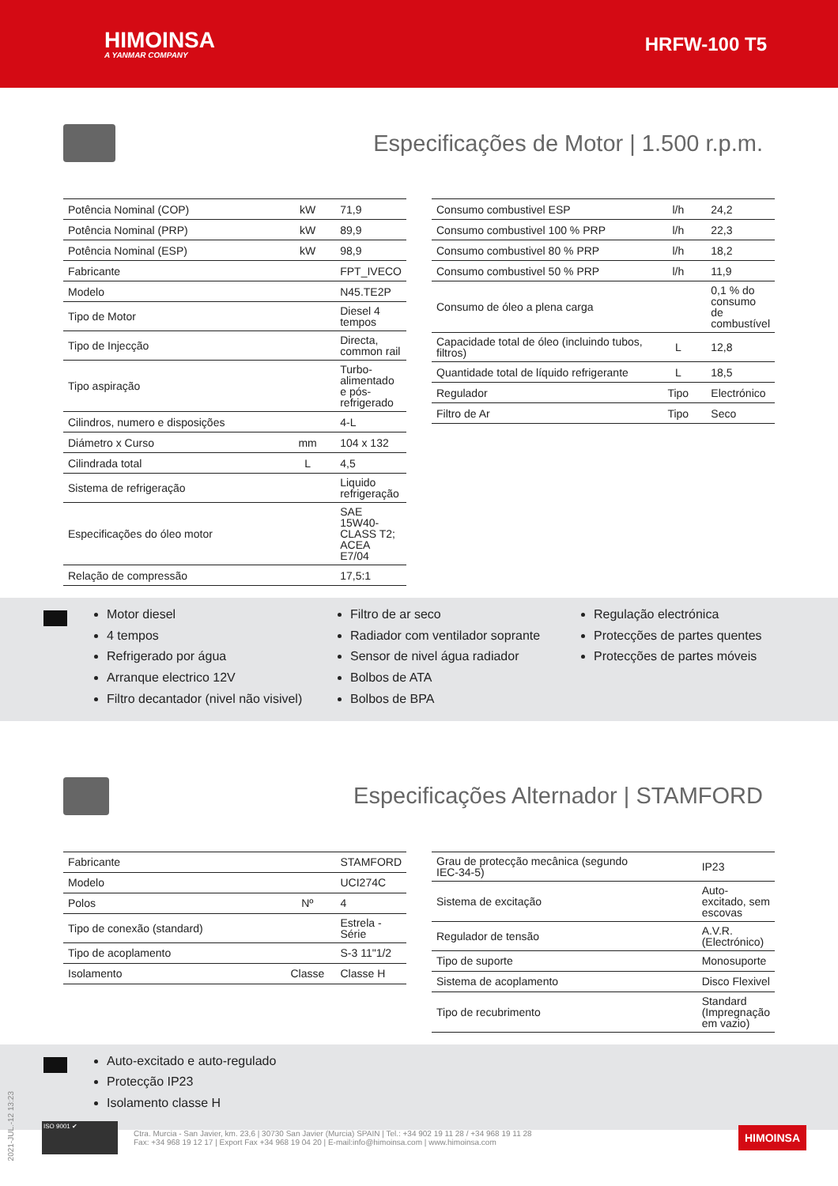HIMOINSA
A YANMAR COMPANY
HRFW-100 T5
Especificações de Motor | 1.500 r.p.m.
| Potência Nominal (COP) | kW | 71,9 |
| Potência Nominal (PRP) | kW | 89,9 |
| Potência Nominal (ESP) | kW | 98,9 |
| Fabricante | | FPT_IVECO |
| Modelo | | N45.TE2P |
| Tipo de Motor | | Diesel 4 tempos |
| Tipo de Injecção | | Directa, common rail |
| Tipo aspiração | | Turbo-alimentado e pós-refrigerado |
| Cilindros, numero e disposições | | 4-L |
| Diámetro x Curso | mm | 104 x 132 |
| Cilindrada total | L | 4,5 |
| Sistema de refrigeração | | Liquido refrigeração |
| Especificações do óleo motor | | SAE 15W40-CLASS T2; ACEA E7/04 |
| Relação de compressão | | 17,5:1 |
| Consumo combustivel ESP | l/h | 24,2 |
| Consumo combustivel 100 % PRP | l/h | 22,3 |
| Consumo combustivel 80 % PRP | l/h | 18,2 |
| Consumo combustivel 50 % PRP | l/h | 11,9 |
| Consumo de óleo a plena carga | | 0,1 % do consumo de combustível |
| Capacidade total de óleo (incluindo tubos, filtros) | L | 12,8 |
| Quantidade total de líquido refrigerante | L | 18,5 |
| Regulador | Tipo | Electrónico |
| Filtro de Ar | Tipo | Seco |
Motor diesel
4 tempos
Refrigerado por água
Arranque electrico 12V
Filtro decantador (nivel não visivel)
Filtro de ar seco
Radiador com ventilador soprante
Sensor de nivel água radiador
Bolbos de ATA
Bolbos de BPA
Regulação electrónica
Protecções de partes quentes
Protecções de partes móveis
Especificações Alternador | STAMFORD
| Fabricante | | STAMFORD |
| Modelo | | UCI274C |
| Polos | Nº | 4 |
| Tipo de conexão (standard) | | Estrela - Série |
| Tipo de acoplamento | | S-3 11"1/2 |
| Isolamento | Classe | Classe H |
| Grau de protecção mecânica (segundo IEC-34-5) | | IP23 |
| Sistema de excitação | | Auto-excitado, sem escovas |
| Regulador de tensão | | A.V.R. (Electrónico) |
| Tipo de suporte | | Monosuporte |
| Sistema de acoplamento | | Disco Flexivel |
| Tipo de recubrimento | | Standard (Impregnação em vazio) |
Auto-excitado e auto-regulado
Protecção IP23
Isolamento classe H
2021-JUL.-12 13:23
ISO 9001 ✔
Ctra. Murcia - San Javier, km. 23,6 | 30730 San Javier (Murcia) SPAIN | Tel.: +34 902 19 11 28 / +34 968 19 11 28
Fax: +34 968 19 12 17 | Export Fax +34 968 19 04 20 | E-mail:info@himoinsa.com | www.himoinsa.com
HIMOINSA